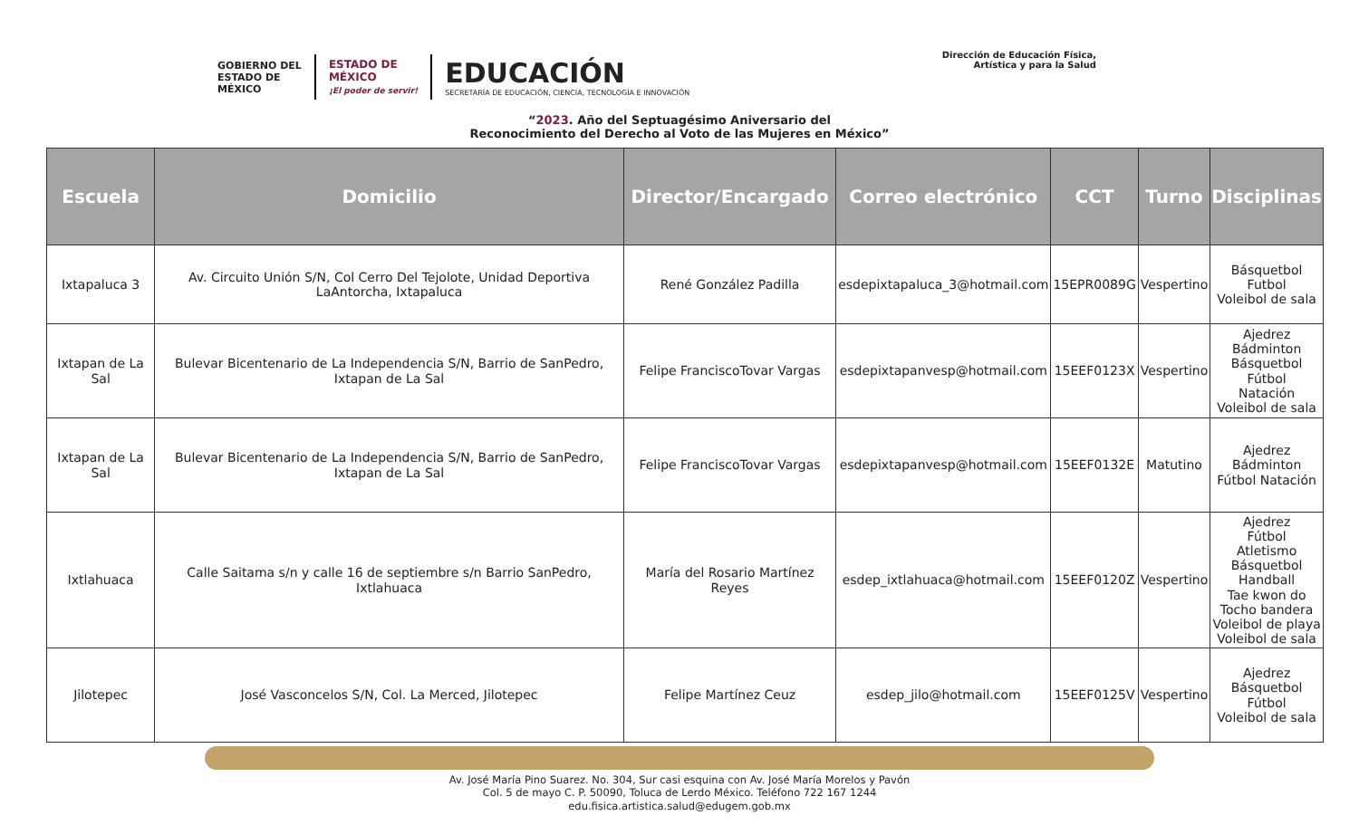GOBIERNO DEL
ESTADO DE
MÉXICO
ESTADO DE
MÉXICO
¡El poder de servir!
EDUCACIÓN
SECRETARÍA DE EDUCACIÓN, CIENCIA, TECNOLOGÍA E INNOVACIÓN
Dirección de Educación Física,
Artística y para la Salud
“2023. Año del Septuagésimo Aniversario del
Reconocimiento del Derecho al Voto de las Mujeres en México”
| Escuela | Domicilio | Director/Encargado | Correo electrónico | CCT | Turno | Disciplinas |
| --- | --- | --- | --- | --- | --- | --- |
| Ixtapaluca 3 | Av. Circuito Unión S/N, Col Cerro Del Tejolote, Unidad Deportiva LaAntorcha, Ixtapaluca | René González Padilla | esdepixtapaluca_3@hotmail.com | 15EPR0089G | Vespertino | Básquetbol Futbol Voleibol de sala |
| Ixtapan de La Sal | Bulevar Bicentenario de La Independencia S/N, Barrio de SanPedro, Ixtapan de La Sal | Felipe FranciscoTovar Vargas | esdepixtapanvesp@hotmail.com | 15EEF0123X | Vespertino | Ajedrez Bádminton Básquetbol Fútbol Natación Voleibol de sala |
| Ixtapan de La Sal | Bulevar Bicentenario de La Independencia S/N, Barrio de SanPedro, Ixtapan de La Sal | Felipe FranciscoTovar Vargas | esdepixtapanvesp@hotmail.com | 15EEF0132E | Matutino | Ajedrez Bádminton Fútbol Natación |
| Ixtlahuaca | Calle Saitama s/n y calle 16 de septiembre s/n Barrio SanPedro, Ixtlahuaca | María del Rosario Martínez Reyes | esdep_ixtlahuaca@hotmail.com | 15EEF0120Z | Vespertino | Ajedrez Fútbol Atletismo Básquetbol Handball Tae kwon do Tocho bandera Voleibol de playa Voleibol de sala |
| Jilotepec | José Vasconcelos S/N, Col. La Merced, Jilotepec | Felipe Martínez Ceuz | esdep_jilo@hotmail.com | 15EEF0125V | Vespertino | Ajedrez Básquetbol Fútbol Voleibol de sala |
Av. José María Pino Suarez. No. 304, Sur casi esquina con Av. José María Morelos y Pavón
Col. 5 de mayo C. P. 50090, Toluca de Lerdo México. Teléfono 722 167 1244
edu.fisica.artistica.salud@edugem.gob.mx